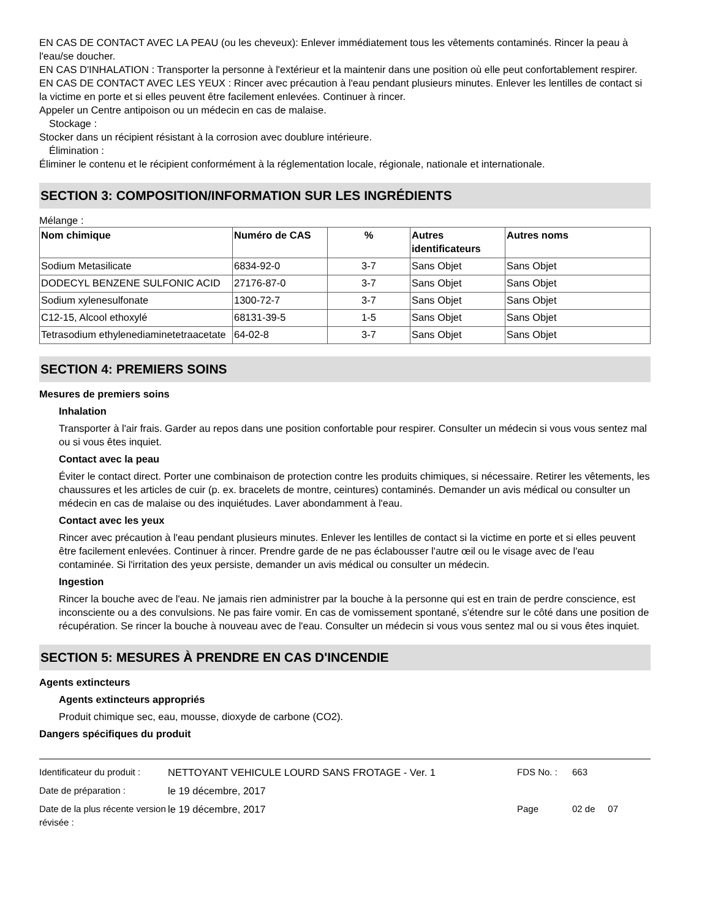EN CAS DE CONTACT AVEC LA PEAU (ou les cheveux): Enlever immédiatement tous les vêtements contaminés. Rincer la peau à l'eau/se doucher.
EN CAS D'INHALATION : Transporter la personne à l'extérieur et la maintenir dans une position où elle peut confortablement respirer.
EN CAS DE CONTACT AVEC LES YEUX : Rincer avec précaution à l'eau pendant plusieurs minutes. Enlever les lentilles de contact si la victime en porte et si elles peuvent être facilement enlevées. Continuer à rincer.
Appeler un Centre antipoison ou un médecin en cas de malaise.
Stockage :
Stocker dans un récipient résistant à la corrosion avec doublure intérieure.
Élimination :
Éliminer le contenu et le récipient conformément à la réglementation locale, régionale, nationale et internationale.
SECTION 3: COMPOSITION/INFORMATION SUR LES INGRÉDIENTS
Mélange :
| Nom chimique | Numéro de CAS | % | Autres identificateurs | Autres noms |
| --- | --- | --- | --- | --- |
| Sodium Metasilicate | 6834-92-0 | 3-7 | Sans Objet | Sans Objet |
| DODECYL BENZENE SULFONIC ACID | 27176-87-0 | 3-7 | Sans Objet | Sans Objet |
| Sodium xylenesulfonate | 1300-72-7 | 3-7 | Sans Objet | Sans Objet |
| C12-15, Alcool ethoxylé | 68131-39-5 | 1-5 | Sans Objet | Sans Objet |
| Tetrasodium ethylenediaminetetraacetate | 64-02-8 | 3-7 | Sans Objet | Sans Objet |
SECTION 4: PREMIERS SOINS
Mesures de premiers soins
Inhalation
Transporter à l'air frais. Garder au repos dans une position confortable pour respirer. Consulter un médecin si vous vous sentez mal ou si vous êtes inquiet.
Contact avec la peau
Éviter le contact direct. Porter une combinaison de protection contre les produits chimiques, si nécessaire. Retirer les vêtements, les chaussures et les articles de cuir (p. ex. bracelets de montre, ceintures) contaminés. Demander un avis médical ou consulter un médecin en cas de malaise ou des inquiétudes. Laver abondamment à l'eau.
Contact avec les yeux
Rincer avec précaution à l'eau pendant plusieurs minutes. Enlever les lentilles de contact si la victime en porte et si elles peuvent être facilement enlevées. Continuer à rincer. Prendre garde de ne pas éclabousser l'autre œil ou le visage avec de l'eau contaminée. Si l'irritation des yeux persiste, demander un avis médical ou consulter un médecin.
Ingestion
Rincer la bouche avec de l'eau. Ne jamais rien administrer par la bouche à la personne qui est en train de perdre conscience, est inconsciente ou a des convulsions. Ne pas faire vomir. En cas de vomissement spontané, s'étendre sur le côté dans une position de récupération. Se rincer la bouche à nouveau avec de l'eau. Consulter un médecin si vous vous sentez mal ou si vous êtes inquiet.
SECTION 5: MESURES À PRENDRE EN CAS D'INCENDIE
Agents extincteurs
Agents extincteurs appropriés
Produit chimique sec, eau, mousse, dioxyde de carbone (CO2).
Dangers spécifiques du produit
| Identificateur du produit : | NETTOYANT VEHICULE LOURD SANS FROTAGE - Ver. 1 | FDS No. : | 663 |
| Date de préparation : | le 19 décembre, 2017 | | |
| Date de la plus récente version révisée : | le 19 décembre, 2017 | Page | 02 de 07 |